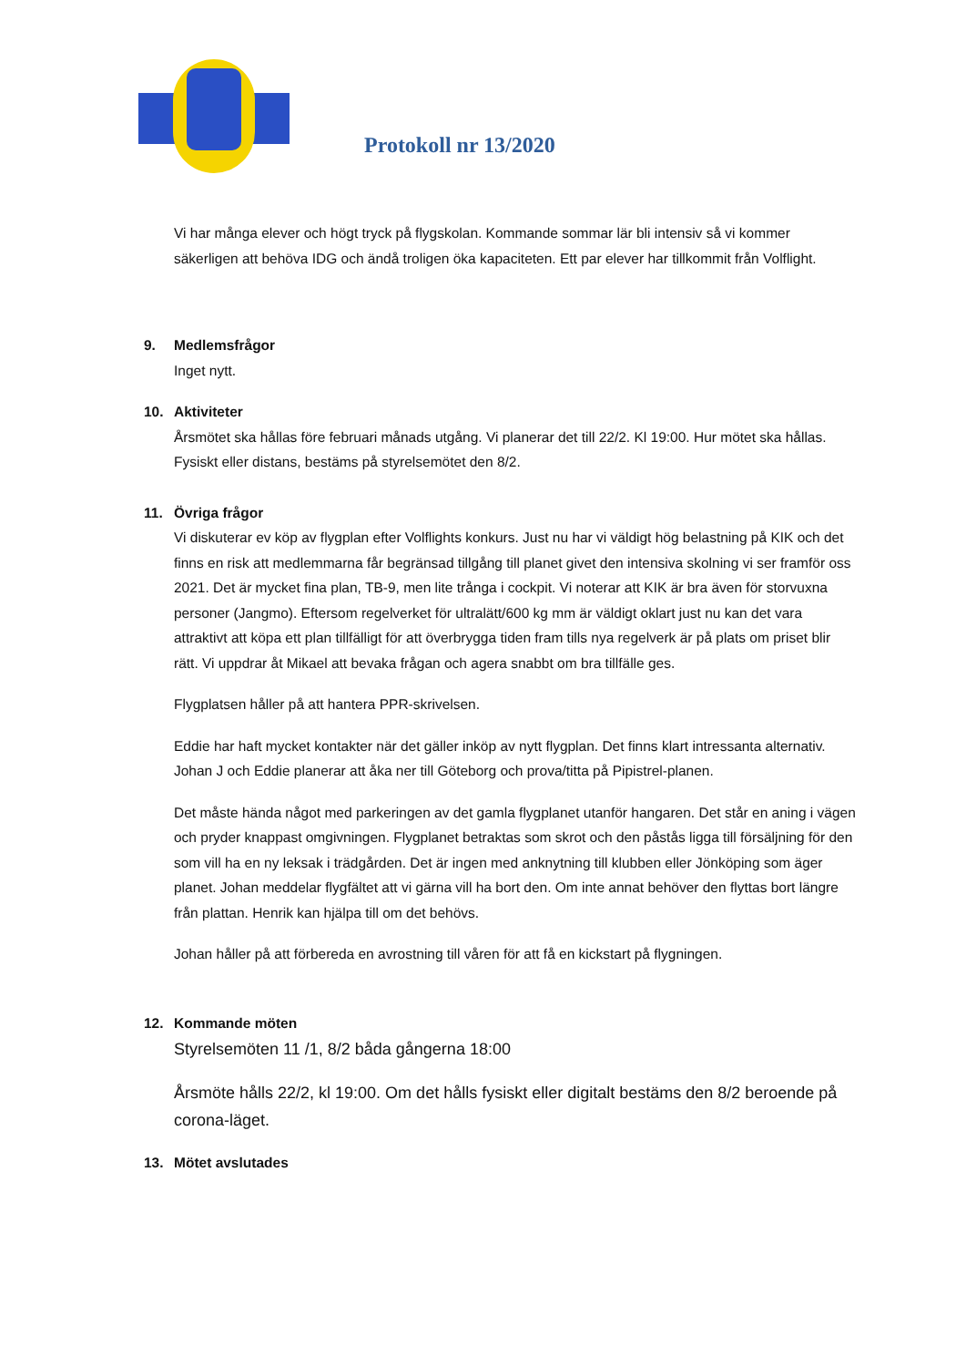Protokoll nr 13/2020
Vi har många elever och högt tryck på flygskolan. Kommande sommar lär bli intensiv så vi kommer säkerligen att behöva IDG och ändå troligen öka kapaciteten. Ett par elever har tillkommit från Volflight.
9. Medlemsfrågor
Inget nytt.
10. Aktiviteter
Årsmötet ska hållas före februari månads utgång. Vi planerar det till 22/2. Kl 19:00. Hur mötet ska hållas. Fysiskt eller distans, bestäms på styrelsemötet den 8/2.
11. Övriga frågor
Vi diskuterar ev köp av flygplan efter Volflights konkurs. Just nu har vi väldigt hög belastning på KIK och det finns en risk att medlemmarna får begränsad tillgång till planet givet den intensiva skolning vi ser framför oss 2021. Det är mycket fina plan, TB-9, men lite trånga i cockpit. Vi noterar att KIK är bra även för storvuxna personer (Jangmo). Eftersom regelverket för ultralätt/600 kg mm är väldigt oklart just nu kan det vara attraktivt att köpa ett plan tillfälligt för att överbrygga tiden fram tills nya regelverk är på plats om priset blir rätt. Vi uppdrar åt Mikael att bevaka frågan och agera snabbt om bra tillfälle ges.
Flygplatsen håller på att hantera PPR-skrivelsen.
Eddie har haft mycket kontakter när det gäller inköp av nytt flygplan. Det finns klart intressanta alternativ. Johan J och Eddie planerar att åka ner till Göteborg och prova/titta på Pipistrel-planen.
Det måste hända något med parkeringen av det gamla flygplanet utanför hangaren. Det står en aning i vägen och pryder knappast omgivningen. Flygplanet betraktas som skrot och den påstås ligga till försäljning för den som vill ha en ny leksak i trädgården. Det är ingen med anknytning till klubben eller Jönköping som äger planet. Johan meddelar flygfältet att vi gärna vill ha bort den. Om inte annat behöver den flyttas bort längre från plattan. Henrik kan hjälpa till om det behövs.
Johan håller på att förbereda en avrostning till våren för att få en kickstart på flygningen.
12. Kommande möten
Styrelsemöten 11 /1, 8/2 båda gångerna 18:00
Årsmöte hålls 22/2, kl 19:00. Om det hålls fysiskt eller digitalt bestäms den 8/2 beroende på corona-läget.
13. Mötet avslutades